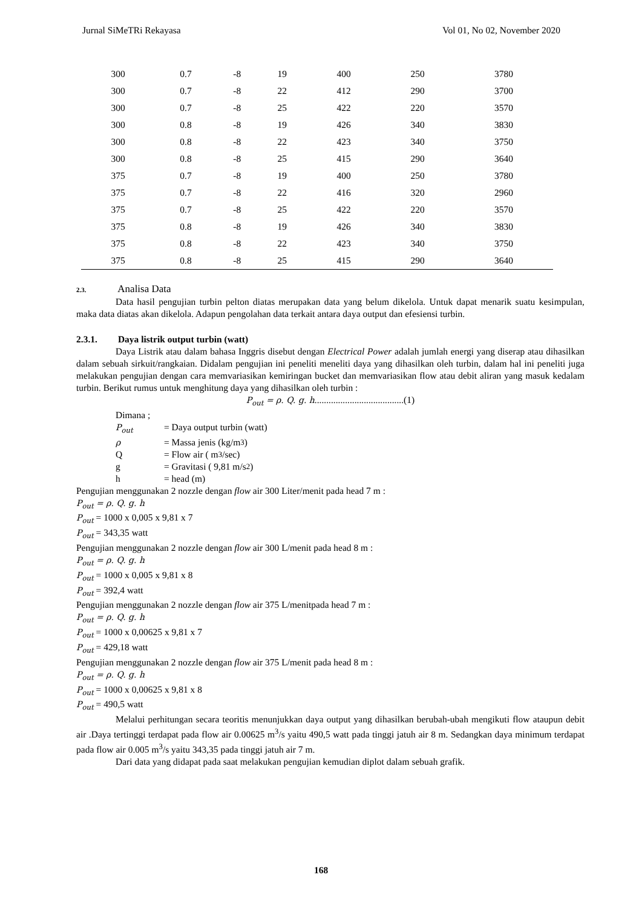Jurnal SiMeTRi Rekayasa Vol 01, No 02, November 2020
| 300 | 0.7 | -8 | 19 | 400 | 250 | 3780 |
| 300 | 0.7 | -8 | 22 | 412 | 290 | 3700 |
| 300 | 0.7 | -8 | 25 | 422 | 220 | 3570 |
| 300 | 0.8 | -8 | 19 | 426 | 340 | 3830 |
| 300 | 0.8 | -8 | 22 | 423 | 340 | 3750 |
| 300 | 0.8 | -8 | 25 | 415 | 290 | 3640 |
| 375 | 0.7 | -8 | 19 | 400 | 250 | 3780 |
| 375 | 0.7 | -8 | 22 | 416 | 320 | 2960 |
| 375 | 0.7 | -8 | 25 | 422 | 220 | 3570 |
| 375 | 0.8 | -8 | 19 | 426 | 340 | 3830 |
| 375 | 0.8 | -8 | 22 | 423 | 340 | 3750 |
| 375 | 0.8 | -8 | 25 | 415 | 290 | 3640 |
2.3. Analisa Data
Data hasil pengujian turbin pelton diatas merupakan data yang belum dikelola. Untuk dapat menarik suatu kesimpulan, maka data diatas akan dikelola. Adapun pengolahan data terkait antara daya output dan efesiensi turbin.
2.3.1. Daya listrik output turbin (watt)
Daya Listrik atau dalam bahasa Inggris disebut dengan Electrical Power adalah jumlah energi yang diserap atau dihasilkan dalam sebuah sirkuit/rangkaian. Didalam pengujian ini peneliti meneliti daya yang dihasilkan oleh turbin, dalam hal ini peneliti juga melakukan pengujian dengan cara memvariasikan kemiringan bucket dan memvariasikan flow atau debit aliran yang masuk kedalam turbin. Berikut rumus untuk menghitung daya yang dihasilkan oleh turbin :
P<sub>out</sub> = ρ. Q. g. h......................................(1)
Dimana ;
P<sub>out</sub> = Daya output turbin (watt)
ρ = Massa jenis (kg/m<sup>3</sup>)
Q = Flow air ( m<sup>3</sup>/sec)
g = Gravitasi ( 9,81 m/s<sup>2</sup>)
h = head (m)
Pengujian menggunakan 2 nozzle dengan flow air 300 Liter/menit pada head 7 m :
P<sub>out</sub> = ρ. Q. g. h
P<sub>out</sub> = 1000 x 0,005 x 9,81 x 7
P<sub>out</sub> = 343,35 watt
Pengujian menggunakan 2 nozzle dengan flow air 300 L/menit pada head 8 m :
P<sub>out</sub> = ρ. Q. g. h
P<sub>out</sub> = 1000 x 0,005 x 9,81 x 8
P<sub>out</sub> = 392,4 watt
Pengujian menggunakan 2 nozzle dengan flow air 375 L/menitpada head 7 m :
P<sub>out</sub> = ρ. Q. g. h
P<sub>out</sub> = 1000 x 0,00625 x 9,81 x 7
P<sub>out</sub> = 429,18 watt
Pengujian menggunakan 2 nozzle dengan flow air 375 L/menit pada head 8 m :
P<sub>out</sub> = ρ. Q. g. h
P<sub>out</sub> = 1000 x 0,00625 x 9,81 x 8
P<sub>out</sub> = 490,5 watt
Melalui perhitungan secara teoritis menunjukkan daya output yang dihasilkan berubah-ubah mengikuti flow ataupun debit air .Daya tertinggi terdapat pada flow air 0.00625 m<sup>3</sup>/s yaitu 490,5 watt pada tinggi jatuh air 8 m. Sedangkan daya minimum terdapat pada flow air 0.005 m<sup>3</sup>/s yaitu 343,35 pada tinggi jatuh air 7 m.
Dari data yang didapat pada saat melakukan pengujian kemudian diplot dalam sebuah grafik.
168